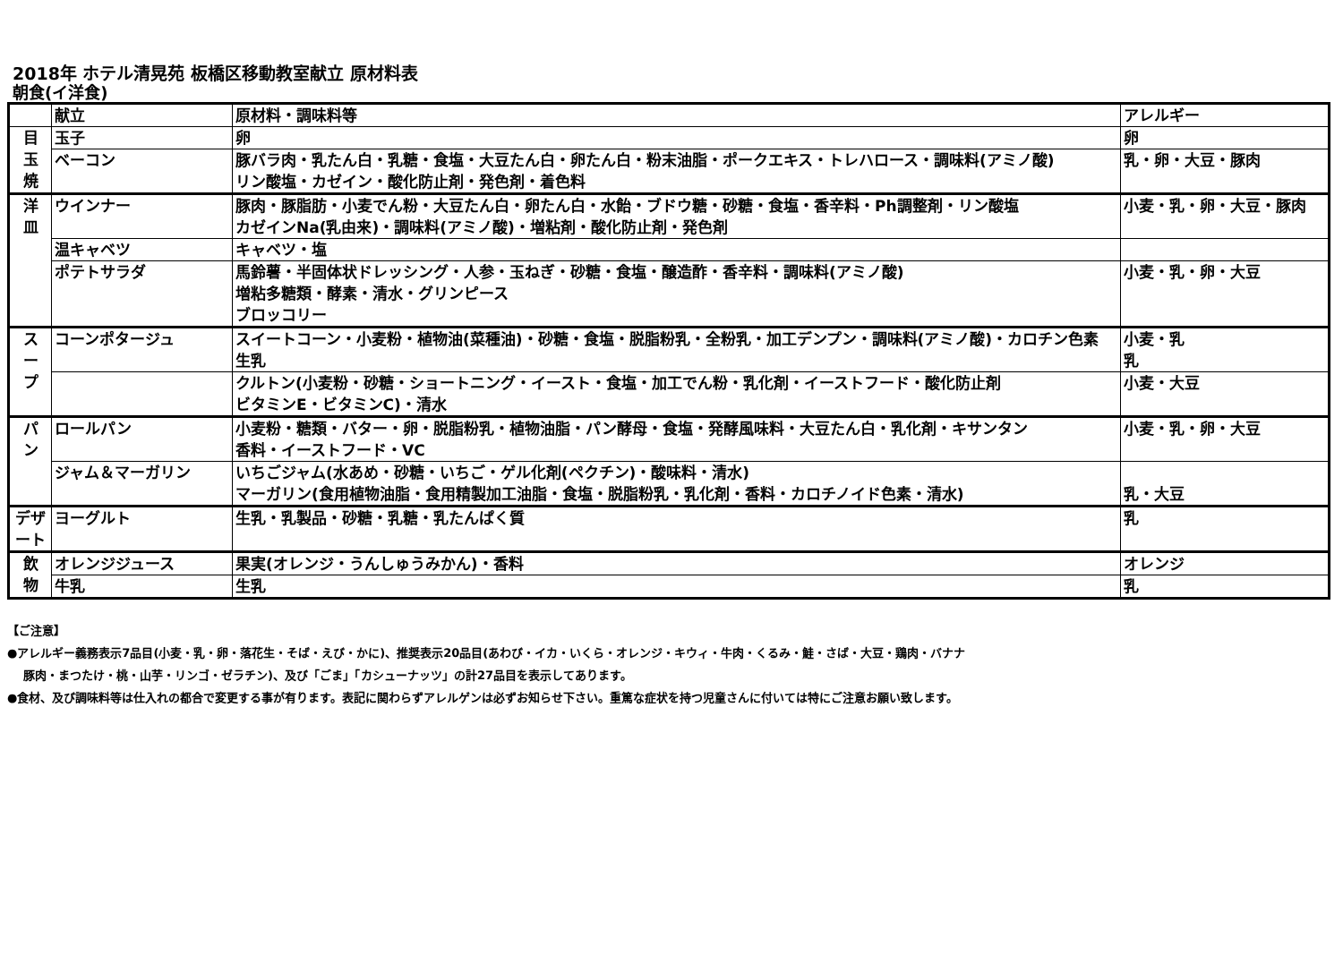2018年 ホテル清晃苑 板橋区移動教室献立 原材料表
朝食(イ洋食)
| | 献立 | 原材料・調味料等 | アレルギー |
| --- | --- | --- | --- |
| 目 玉 焼 | 玉子 | 卵 | 卵 |
| | ベーコン | 豚バラ肉・乳たん白・乳糖・食塩・大豆たん白・卵たん白・粉末油脂・ポークエキス・トレハロース・調味料(アミノ酸) リン酸塩・カゼイン・酸化防止剤・発色剤・着色料 | 乳・卵・大豆・豚肉 |
| 洋 皿 | ウインナー | 豚肉・豚脂肪・小麦でん粉・大豆たん白・卵たん白・水飴・ブドウ糖・砂糖・食塩・香辛料・Ph調整剤・リン酸塩 カゼインNa(乳由来)・調味料(アミノ酸)・増粘剤・酸化防止剤・発色剤 | 小麦・乳・卵・大豆・豚肉 |
| | 温キャベツ | キャベツ・塩 | |
| | ポテトサラダ | 馬鈴薯・半固体状ドレッシング・人参・玉ねぎ・砂糖・食塩・醸造酢・香辛料・調味料(アミノ酸) 増粘多糖類・酵素・清水・グリンピース ブロッコリー | 小麦・乳・卵・大豆 |
| ス ー プ | コーンポタージュ | スイートコーン・小麦粉・植物油(菜種油)・砂糖・食塩・脱脂粉乳・全粉乳・加工デンプン・調味料(アミノ酸)・カロチン色素 生乳 | 小麦・乳 乳 |
| | | クルトン(小麦粉・砂糖・ショートニング・イースト・食塩・加工でん粉・乳化剤・イーストフード・酸化防止剤 ビタミンE・ビタミンC)・清水 | 小麦・大豆 |
| パ ン | ロールパン | 小麦粉・糖類・バター・卵・脱脂粉乳・植物油脂・パン酵母・食塩・発酵風味料・大豆たん白・乳化剤・キサンタン 香料・イーストフード・VC | 小麦・乳・卵・大豆 |
| | ジャム＆マーガリン | いちごジャム(水あめ・砂糖・いちご・ゲル化剤(ペクチン)・酸味料・清水) マーガリン(食用植物油脂・食用精製加工油脂・食塩・脱脂粉乳・乳化剤・香料・カロチノイド色素・清水) | 乳・大豆 |
| デザ ート | ヨーグルト | 生乳・乳製品・砂糖・乳糖・乳たんぱく質 | 乳 |
| 飲 物 | オレンジジュース | 果実(オレンジ・うんしゅうみかん)・香料 | オレンジ |
| | 牛乳 | 生乳 | 乳 |
【ご注意】
●アレルギー義務表示7品目(小麦・乳・卵・落花生・そば・えび・かに)、推奨表示20品目(あわび・イカ・いくら・オレンジ・キウィ・牛肉・くるみ・鮭・さば・大豆・鶏肉・バナナ
豚肉・まつたけ・桃・山芋・リンゴ・ゼラチン)、及び「ごま」「カシューナッツ」の計27品目を表示してあります。
●食材、及び調味料等は仕入れの都合で変更する事が有ります。表記に関わらずアレルゲンは必ずお知らせ下さい。重篤な症状を持つ児童さんに付いては特にご注意お願い致します。